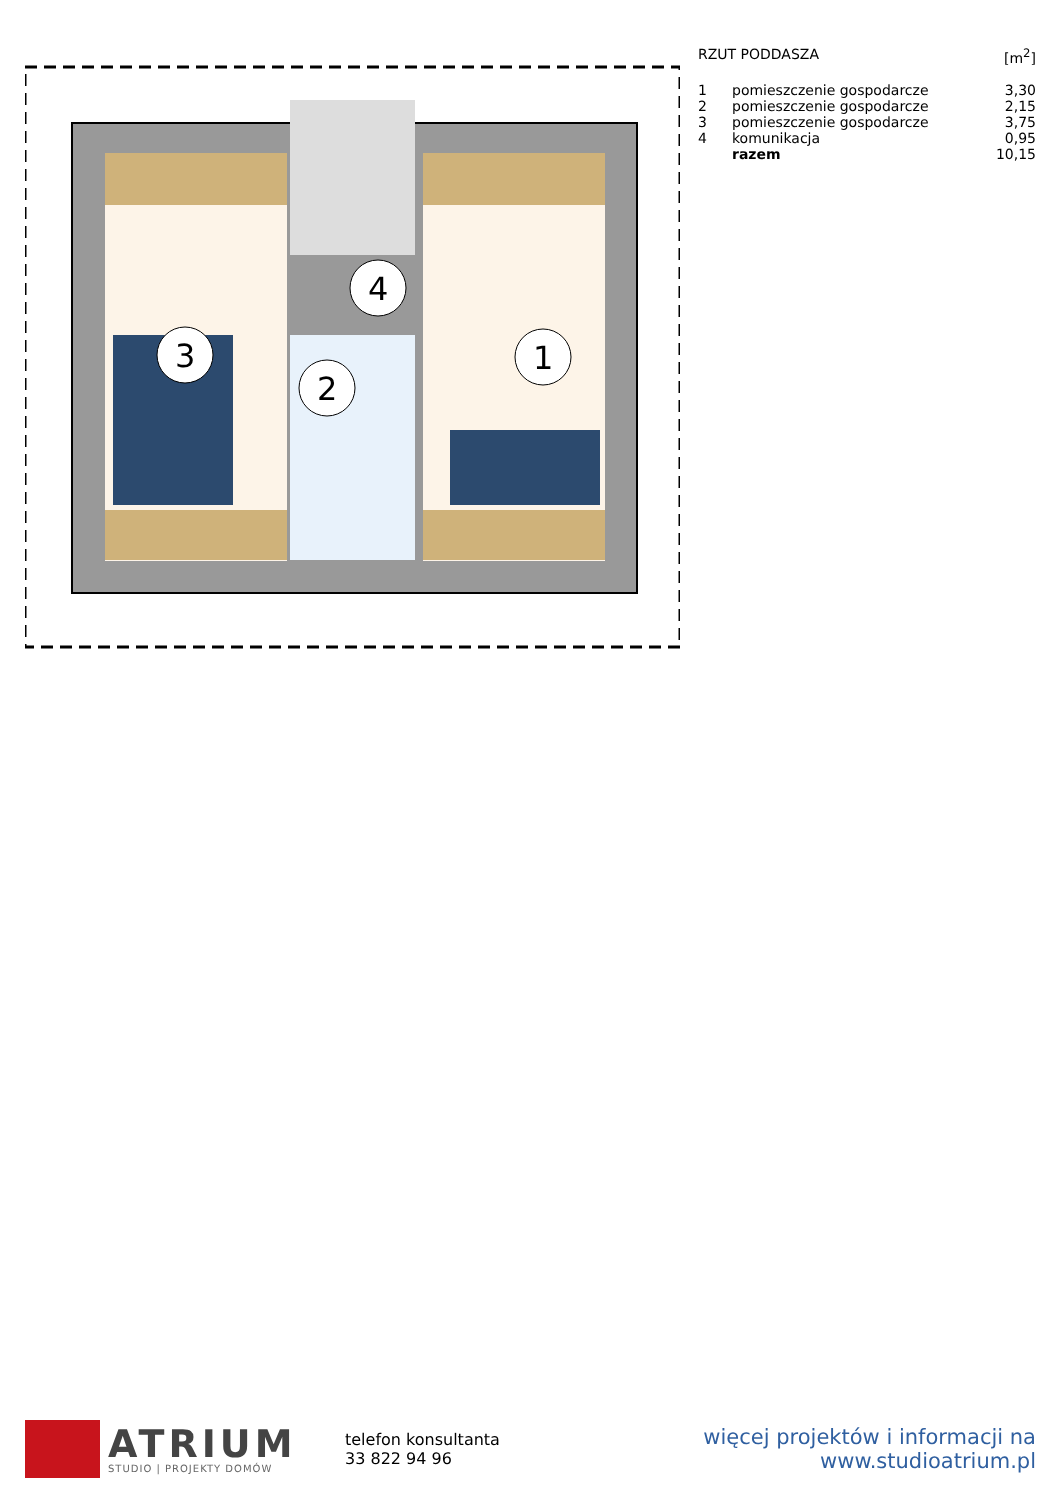3
2
4
1
| RZUT PODDASZA | | [m<sup>2</sup>] |
| --- | --- | --- |
| 1 | pomieszczenie gospodarcze | 3,30 |
| 2 | pomieszczenie gospodarcze | 2,15 |
| 3 | pomieszczenie gospodarcze | 3,75 |
| 4 | komunikacja | 0,95 |
| | razem | 10,15 |
ATRIUM
STUDIO | PROJEKTY DOMÓW
telefon konsultanta
33 822 94 96
więcej projektów i informacji na
www.studioatrium.pl